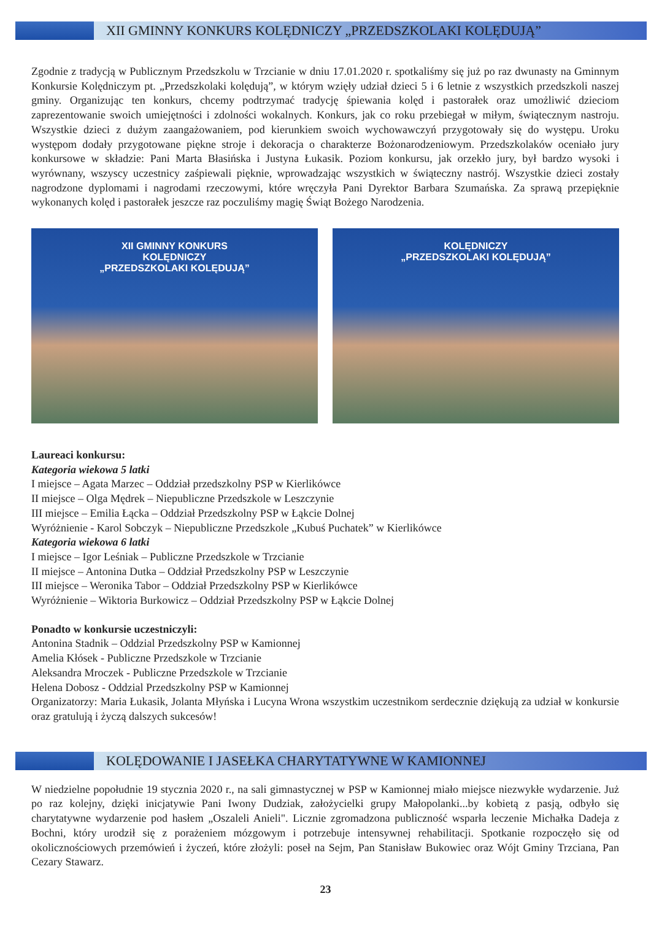XII GMINNY KONKURS KOLĘDNICZY „PRZEDSZKOLAKI KOLĘDUJĄ”
Zgodnie z tradycją w Publicznym Przedszkolu w Trzcianie w dniu 17.01.2020 r. spotkaliśmy się już po raz dwunasty na Gminnym Konkursie Kolędniczym pt. „Przedszkolaki kolędują”, w którym wzięły udział dzieci 5 i 6 letnie z wszystkich przedszkoli naszej gminy. Organizując ten konkurs, chcemy podtrzymać tradycję śpiewania kolęd i pastorałek oraz umożliwić dzieciom zaprezentowanie swoich umiejętności i zdolności wokalnych. Konkurs, jak co roku przebiegał w miłym, świątecznym nastroju. Wszystkie dzieci z dużym zaangażowaniem, pod kierunkiem swoich wychowawczyń przygotowały się do występu. Uroku występom dodały przygotowane piękne stroje i dekoracja o charakterze Bożonarodzeniowym. Przedszkolaków oceniało jury konkursowe w składzie: Pani Marta Błasińska i Justyna Łukasik. Poziom konkursu, jak orzekło jury, był bardzo wysoki i wyrównany, wszyscy uczestnicy zaśpiewali pięknie, wprowadzając wszystkich w świąteczny nastrój. Wszystkie dzieci zostały nagrodzone dyplomami i nagrodami rzeczowymi, które wręczyła Pani Dyrektor Barbara Szumańska. Za sprawą przepięknie wykonanych kolęd i pastorałek jeszcze raz poczuliśmy magię Świąt Bożego Narodzenia.
XII GMINNY KONKURS
KOLĘDNICZY
„PRZEDSZKOLAKI KOLĘDUJĄ”
KOLĘDNICZY
„PRZEDSZKOLAKI KOLĘDUJĄ”
Laureaci konkursu:
Kategoria wiekowa 5 latki
I miejsce – Agata Marzec – Oddział przedszkolny PSP w Kierlikówce
II miejsce – Olga Mędrek – Niepubliczne Przedszkole w Leszczynie
III miejsce – Emilia Łącka – Oddział Przedszkolny PSP w Łąkcie Dolnej
Wyróżnienie - Karol Sobczyk – Niepubliczne Przedszkole „Kubuś Puchatek” w Kierlikówce
Kategoria wiekowa 6 latki
I miejsce – Igor Leśniak – Publiczne Przedszkole w Trzcianie
II miejsce – Antonina Dutka – Oddział Przedszkolny PSP w Leszczynie
III miejsce – Weronika Tabor – Oddział Przedszkolny PSP w Kierlikówce
Wyróżnienie – Wiktoria Burkowicz – Oddział Przedszkolny PSP w Łąkcie Dolnej
Ponadto w konkursie uczestniczyli:
Antonina Stadnik – Oddzial Przedszkolny PSP w Kamionnej
Amelia Kłósek - Publiczne Przedszkole w Trzcianie
Aleksandra Mroczek - Publiczne Przedszkole w Trzcianie
Helena Dobosz - Oddzial Przedszkolny PSP w Kamionnej
Organizatorzy: Maria Łukasik, Jolanta Młyńska i Lucyna Wrona wszystkim uczestnikom serdecznie dziękują za udział w konkursie oraz gratulują i życzą dalszych sukcesów!
KOLĘDOWANIE I JASEŁKA CHARYTATYWNE W KAMIONNEJ
W niedzielne popołudnie 19 stycznia 2020 r., na sali gimnastycznej w PSP w Kamionnej miało miejsce niezwykłe wydarzenie. Już po raz kolejny, dzięki inicjatywie Pani Iwony Dudziak, założycielki grupy Małopolanki...by kobietą z pasją, odbyło się charytatywne wydarzenie pod hasłem „Oszaleli Anieli". Licznie zgromadzona publiczność wsparła leczenie Michałka Dadeja z Bochni, który urodził się z porażeniem mózgowym i potrzebuje intensywnej rehabilitacji. Spotkanie rozpoczęło się od okolicznościowych przemówień i życzeń, które złożyli: poseł na Sejm, Pan Stanisław Bukowiec oraz Wójt Gminy Trzciana, Pan Cezary Stawarz.
23